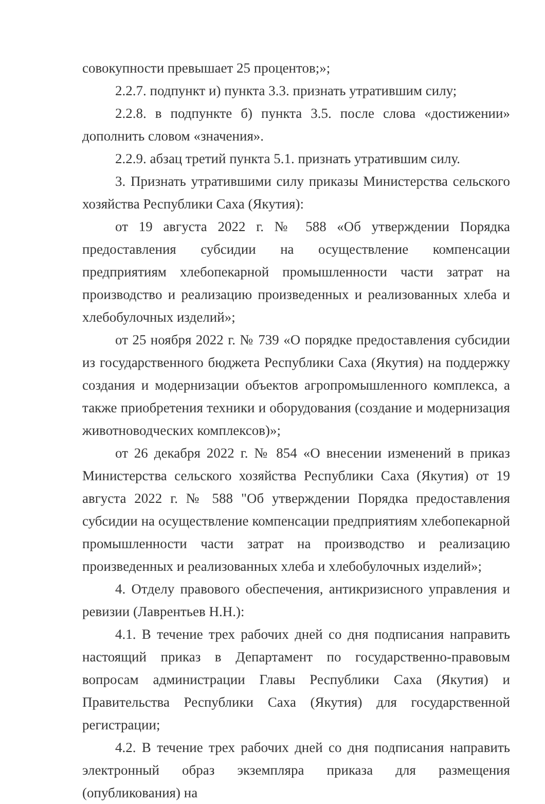совокупности превышает 25 процентов;»;
2.2.7. подпункт и) пункта 3.3. признать утратившим силу;
2.2.8. в подпункте б) пункта 3.5. после слова «достижении» дополнить словом «значения».
2.2.9. абзац третий пункта 5.1. признать утратившим силу.
3. Признать утратившими силу приказы Министерства сельского хозяйства Республики Саха (Якутия):
от 19 августа 2022 г. № 588 «Об утверждении Порядка предоставления субсидии на осуществление компенсации предприятиям хлебопекарной промышленности части затрат на производство и реализацию произведенных и реализованных хлеба и хлебобулочных изделий»;
от 25 ноября 2022 г. № 739 «О порядке предоставления субсидии из государственного бюджета Республики Саха (Якутия) на поддержку создания и модернизации объектов агропромышленного комплекса, а также приобретения техники и оборудования (создание и модернизация животноводческих комплексов)»;
от 26 декабря 2022 г. № 854 «О внесении изменений в приказ Министерства сельского хозяйства Республики Саха (Якутия) от 19 августа 2022 г. № 588 "Об утверждении Порядка предоставления субсидии на осуществление компенсации предприятиям хлебопекарной промышленности части затрат на производство и реализацию произведенных и реализованных хлеба и хлебобулочных изделий»;
4. Отделу правового обеспечения, антикризисного управления и ревизии (Лаврентьев Н.Н.):
4.1. В течение трех рабочих дней со дня подписания направить настоящий приказ в Департамент по государственно-правовым вопросам администрации Главы Республики Саха (Якутия) и Правительства Республики Саха (Якутия) для государственной регистрации;
4.2. В течение трех рабочих дней со дня подписания направить электронный образ экземпляра приказа для размещения (опубликования) на